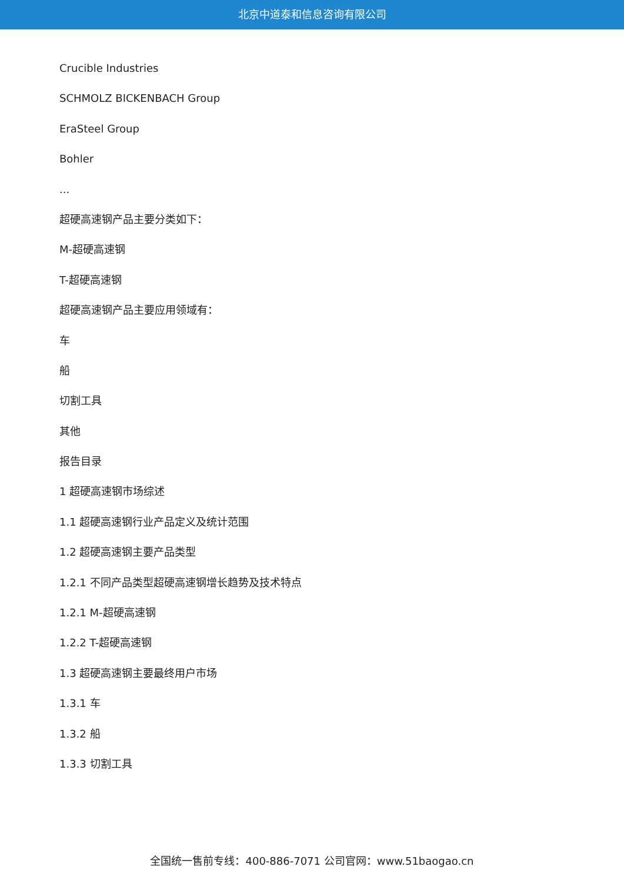北京中道泰和信息咨询有限公司
Crucible Industries
SCHMOLZ BICKENBACH Group
EraSteel Group
Bohler
...
超硬高速钢产品主要分类如下：
M-超硬高速钢
T-超硬高速钢
超硬高速钢产品主要应用领域有：
车
船
切割工具
其他
报告目录
1 超硬高速钢市场综述
1.1 超硬高速钢行业产品定义及统计范围
1.2 超硬高速钢主要产品类型
1.2.1 不同产品类型超硬高速钢增长趋势及技术特点
1.2.1 M-超硬高速钢
1.2.2 T-超硬高速钢
1.3 超硬高速钢主要最终用户市场
1.3.1 车
1.3.2 船
1.3.3 切割工具
全国统一售前专线：400-886-7071 公司官网：www.51baogao.cn